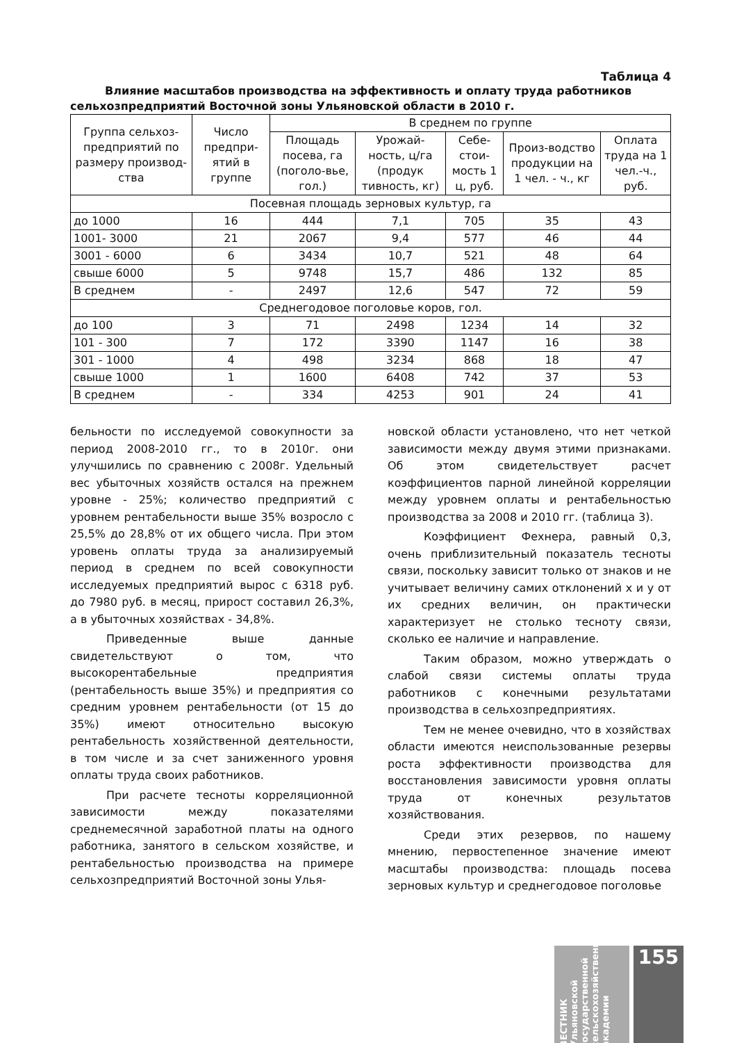Таблица 4
Влияние масштабов производства на эффективность и оплату труда работников сельхозпредприятий Восточной зоны Ульяновской области в 2010 г.
| Группа сельхоз-предприятий по размеру производ-ства | Число предпри-ятий в группе | В среднем по группе | | | | |
| --- | --- | --- | --- | --- | --- | --- |
| | | Площадь посева, га (поголо-вье, гол.) | Урожай-ность, ц/га (продук тивность, кг) | Себе-стои-мость 1 ц, руб. | Произ-водство продукции на 1 чел. - ч., кг | Оплата труда на 1 чел.-ч., руб. |
| Посевная площадь зерновых культур, га | | | | | | |
| до 1000 | 16 | 444 | 7,1 | 705 | 35 | 43 |
| 1001- 3000 | 21 | 2067 | 9,4 | 577 | 46 | 44 |
| 3001 - 6000 | 6 | 3434 | 10,7 | 521 | 48 | 64 |
| свыше 6000 | 5 | 9748 | 15,7 | 486 | 132 | 85 |
| В среднем | - | 2497 | 12,6 | 547 | 72 | 59 |
| Среднегодовое поголовье коров, гол. | | | | | | |
| до 100 | 3 | 71 | 2498 | 1234 | 14 | 32 |
| 101 - 300 | 7 | 172 | 3390 | 1147 | 16 | 38 |
| 301 - 1000 | 4 | 498 | 3234 | 868 | 18 | 47 |
| свыше 1000 | 1 | 1600 | 6408 | 742 | 37 | 53 |
| В среднем | - | 334 | 4253 | 901 | 24 | 41 |
бельности по исследуемой совокупности за период 2008-2010 гг., то в 2010г. они улучшились по сравнению с 2008г. Удельный вес убыточных хозяйств остался на прежнем уровне - 25%; количество предприятий с уровнем рентабельности выше 35% возросло с 25,5% до 28,8% от их общего числа. При этом уровень оплаты труда за анализируемый период в среднем по всей совокупности исследуемых предприятий вырос с 6318 руб. до 7980 руб. в месяц, прирост составил 26,3%, а в убыточных хозяйствах - 34,8%.
Приведенные выше данные свидетельствуют о том, что высокорентабельные предприятия (рентабельность выше 35%) и предприятия со средним уровнем рентабельности (от 15 до 35%) имеют относительно высокую рентабельность хозяйственной деятельности, в том числе и за счет заниженного уровня оплаты труда своих работников.
При расчете тесноты корреляционной зависимости между показателями среднемесячной заработной платы на одного работника, занятого в сельском хозяйстве, и рентабельностью производства на примере сельхозпредприятий Восточной зоны Улья-
новской области установлено, что нет четкой зависимости между двумя этими признаками. Об этом свидетельствует расчет коэффициентов парной линейной корреляции между уровнем оплаты и рентабельностью производства за 2008 и 2010 гг. (таблица 3).
Коэффициент Фехнера, равный 0,3, очень приблизительный показатель тесноты связи, поскольку зависит только от знаков и не учитывает величину самих отклонений x и y от их средних величин, он практически характеризует не столько тесноту связи, сколько ее наличие и направление.
Таким образом, можно утверждать о слабой связи системы оплаты труда работников с конечными результатами производства в сельхозпредприятиях.
Тем не менее очевидно, что в хозяйствах области имеются неиспользованные резервы роста эффективности производства для восстановления зависимости уровня оплаты труда от конечных результатов хозяйствования.
Среди этих резервов, по нашему мнению, первостепенное значение имеют масштабы производства: площадь посева зерновых культур и среднегодовое поголовье
ВЕСТНИК Ульяновской государственной сельскохозяйственной академии
155